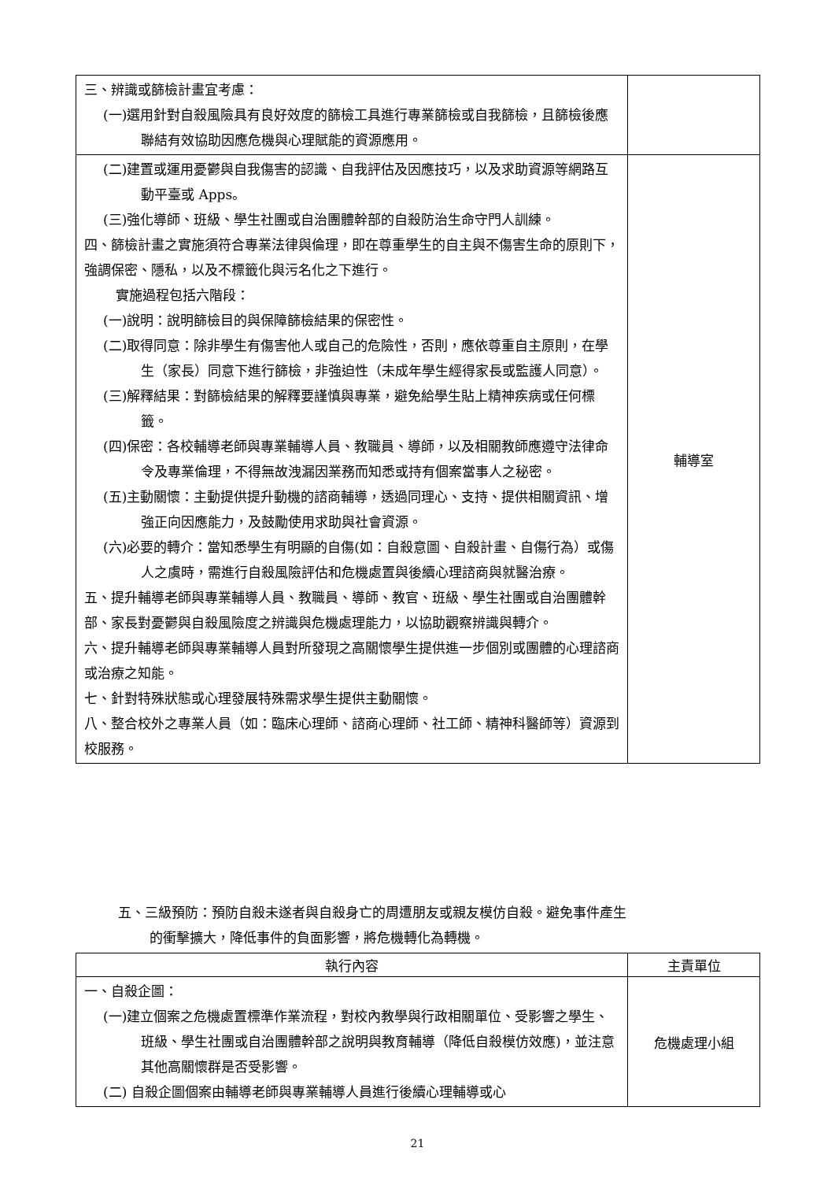| 三、辨識或篩檢計畫宜考慮： (一)選用針對自殺風險具有良好效度的篩檢工具進行專業篩檢或自我篩檢，且篩檢後應聯結有效協助因應危機與心理賦能的資源應用。 | |
| (二)建置或運用憂鬱與自我傷害的認識、自我評估及因應技巧，以及求助資源等網路互動平臺或 Apps。 (三)強化導師、班級、學生社團或自治團體幹部的自殺防治生命守門人訓練。 四、篩檢計畫之實施須符合專業法律與倫理，即在尊重學生的自主與不傷害生命的原則下，強調保密、隱私，以及不標籤化與污名化之下進行。 實施過程包括六階段： (一)說明：說明篩檢目的與保障篩檢結果的保密性。 (二)取得同意：除非學生有傷害他人或自己的危險性，否則，應依尊重自主原則，在學生（家長）同意下進行篩檢，非強迫性（未成年學生經得家長或監護人同意）。 (三)解釋結果：對篩檢結果的解釋要謹慎與專業，避免給學生貼上精神疾病或任何標籤。 (四)保密：各校輔導老師與專業輔導人員、教職員、導師，以及相關教師應遵守法律命令及專業倫理，不得無故洩漏因業務而知悉或持有個案當事人之秘密。 (五)主動關懷：主動提供提升動機的諮商輔導，透過同理心、支持、提供相關資訊、增強正向因應能力，及鼓勵使用求助與社會資源。 (六)必要的轉介：當知悉學生有明顯的自傷(如：自殺意圖、自殺計畫、自傷行為）或傷人之虞時，需進行自殺風險評估和危機處置與後續心理諮商與就醫治療。 五、提升輔導老師與專業輔導人員、教職員、導師、教官、班級、學生社團或自治團體幹部、家長對憂鬱與自殺風險度之辨識與危機處理能力，以協助觀察辨識與轉介。 六、提升輔導老師與專業輔導人員對所發現之高關懷學生提供進一步個別或團體的心理諮商或治療之知能。 七、針對特殊狀態或心理發展特殊需求學生提供主動關懷。 八、整合校外之專業人員（如：臨床心理師、諮商心理師、社工師、精神科醫師等）資源到校服務。 | 輔導室 |
五、三級預防：預防自殺未遂者與自殺身亡的周遭朋友或親友模仿自殺。避免事件產生
的衝擊擴大，降低事件的負面影響，將危機轉化為轉機。
| 執行內容 | 主責單位 |
| --- | --- |
| 一、自殺企圖： (一)建立個案之危機處置標準作業流程，對校內教學與行政相關單位、受影響之學生、班級、學生社團或自治團體幹部之說明與教育輔導（降低自殺模仿效應)，並注意其他高關懷群是否受影響。 (二) 自殺企圖個案由輔導老師與專業輔導人員進行後續心理輔導或心 | 危機處理小組 |
21